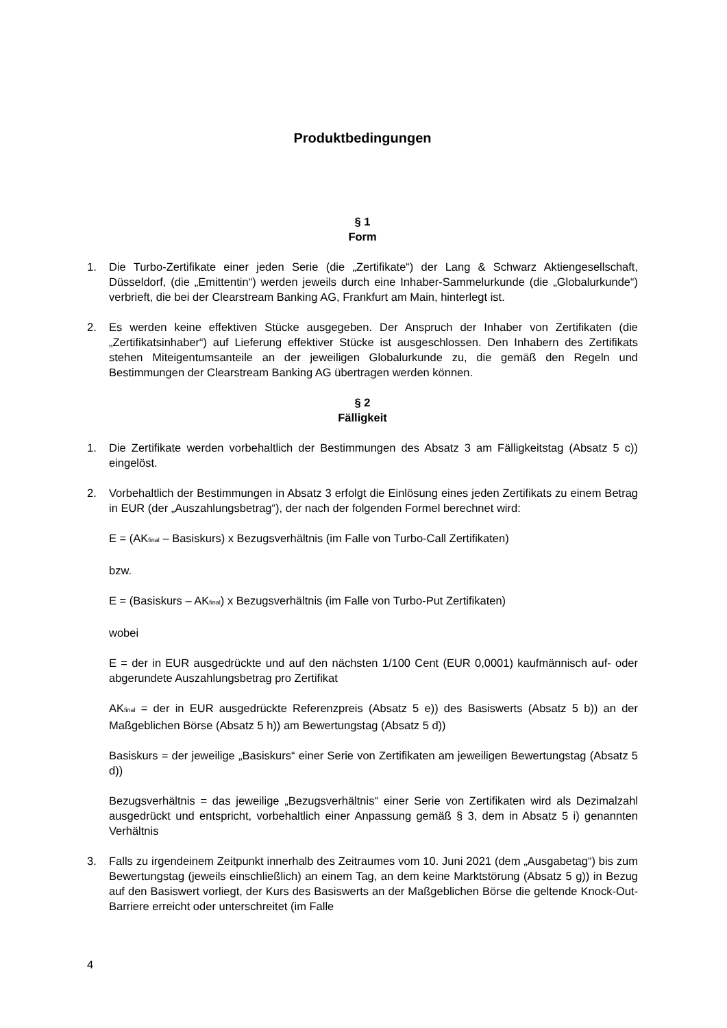Produktbedingungen
§ 1
Form
1. Die Turbo-Zertifikate einer jeden Serie (die „Zertifikate“) der Lang & Schwarz Aktiengesellschaft, Düsseldorf, (die „Emittentin“) werden jeweils durch eine Inhaber-Sammelurkunde (die „Globalurkunde“) verbrieft, die bei der Clearstream Banking AG, Frankfurt am Main, hinterlegt ist.
2. Es werden keine effektiven Stücke ausgegeben. Der Anspruch der Inhaber von Zertifikaten (die „Zertifikatsinhaber“) auf Lieferung effektiver Stücke ist ausgeschlossen. Den Inhabern des Zertifikats stehen Miteigentumsanteile an der jeweiligen Globalurkunde zu, die gemäß den Regeln und Bestimmungen der Clearstream Banking AG übertragen werden können.
§ 2
Fälligkeit
1. Die Zertifikate werden vorbehaltlich der Bestimmungen des Absatz 3 am Fälligkeitstag (Absatz 5 c)) eingelöst.
2. Vorbehaltlich der Bestimmungen in Absatz 3 erfolgt die Einlösung eines jeden Zertifikats zu einem Betrag in EUR (der „Auszahlungsbetrag“), der nach der folgenden Formel berechnet wird:
E = (AK<sub>final</sub> – Basiskurs) x Bezugsverhältnis (im Falle von Turbo-Call Zertifikaten)
bzw.
E = (Basiskurs – AK<sub>final</sub>) x Bezugsverhältnis (im Falle von Turbo-Put Zertifikaten)
wobei
E = der in EUR ausgedrückte und auf den nächsten 1/100 Cent (EUR 0,0001) kaufmännisch auf- oder abgerundete Auszahlungsbetrag pro Zertifikat
AK<sub>final</sub> = der in EUR ausgedrückte Referenzpreis (Absatz 5 e)) des Basiswerts (Absatz 5 b)) an der Maßgeblichen Börse (Absatz 5 h)) am Bewertungstag (Absatz 5 d))
Basiskurs = der jeweilige „Basiskurs“ einer Serie von Zertifikaten am jeweiligen Bewertungstag (Absatz 5 d))
Bezugsverhältnis = das jeweilige „Bezugsverhältnis“ einer Serie von Zertifikaten wird als Dezimalzahl ausgedrückt und entspricht, vorbehaltlich einer Anpassung gemäß § 3, dem in Absatz 5 i) genannten Verhältnis
3. Falls zu irgendeinem Zeitpunkt innerhalb des Zeitraumes vom 10. Juni 2021 (dem „Ausgabetag“) bis zum Bewertungstag (jeweils einschließlich) an einem Tag, an dem keine Marktstörung (Absatz 5 g)) in Bezug auf den Basiswert vorliegt, der Kurs des Basiswerts an der Maßgeblichen Börse die geltende Knock-Out-Barriere erreicht oder unterschreitet (im Falle
4